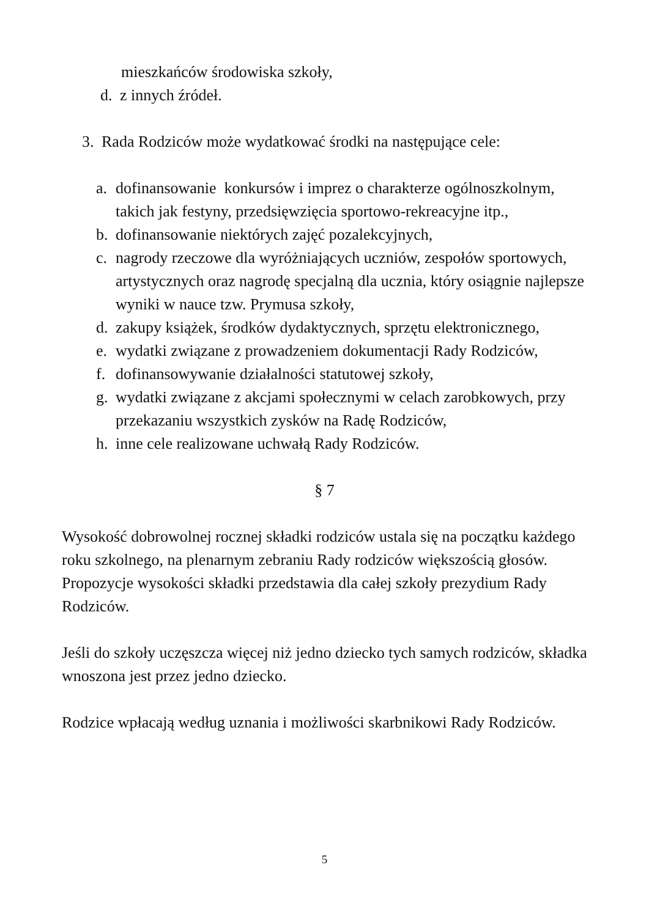mieszkańców środowiska szkoły,
d. z innych źródeł.
3. Rada Rodziców może wydatkować środki na następujące cele:
a. dofinansowanie konkursów i imprez o charakterze ogólnoszkolnym, takich jak festyny, przedsięwzięcia sportowo-rekreacyjne itp.,
b. dofinansowanie niektórych zajęć pozalekcyjnych,
c. nagrody rzeczowe dla wyróżniających uczniów, zespołów sportowych, artystycznych oraz nagrodę specjalną dla ucznia, który osiągnie najlepsze wyniki w nauce tzw. Prymusa szkoły,
d. zakupy książek, środków dydaktycznych, sprzętu elektronicznego,
e. wydatki związane z prowadzeniem dokumentacji Rady Rodziców,
f. dofinansowywanie działalności statutowej szkoły,
g. wydatki związane z akcjami społecznymi w celach zarobkowych, przy przekazaniu wszystkich zysków na Radę Rodziców,
h. inne cele realizowane uchwałą Rady Rodziców.
§ 7
Wysokość dobrowolnej rocznej składki rodziców ustala się na początku każdego roku szkolnego, na plenarnym zebraniu Rady rodziców większością głosów. Propozycje wysokości składki przedstawia dla całej szkoły prezydium Rady Rodziców.
Jeśli do szkoły uczęszcza więcej niż jedno dziecko tych samych rodziców, składka wnoszona jest przez jedno dziecko.
Rodzice wpłacają według uznania i możliwości skarbnikowi Rady Rodziców.
5